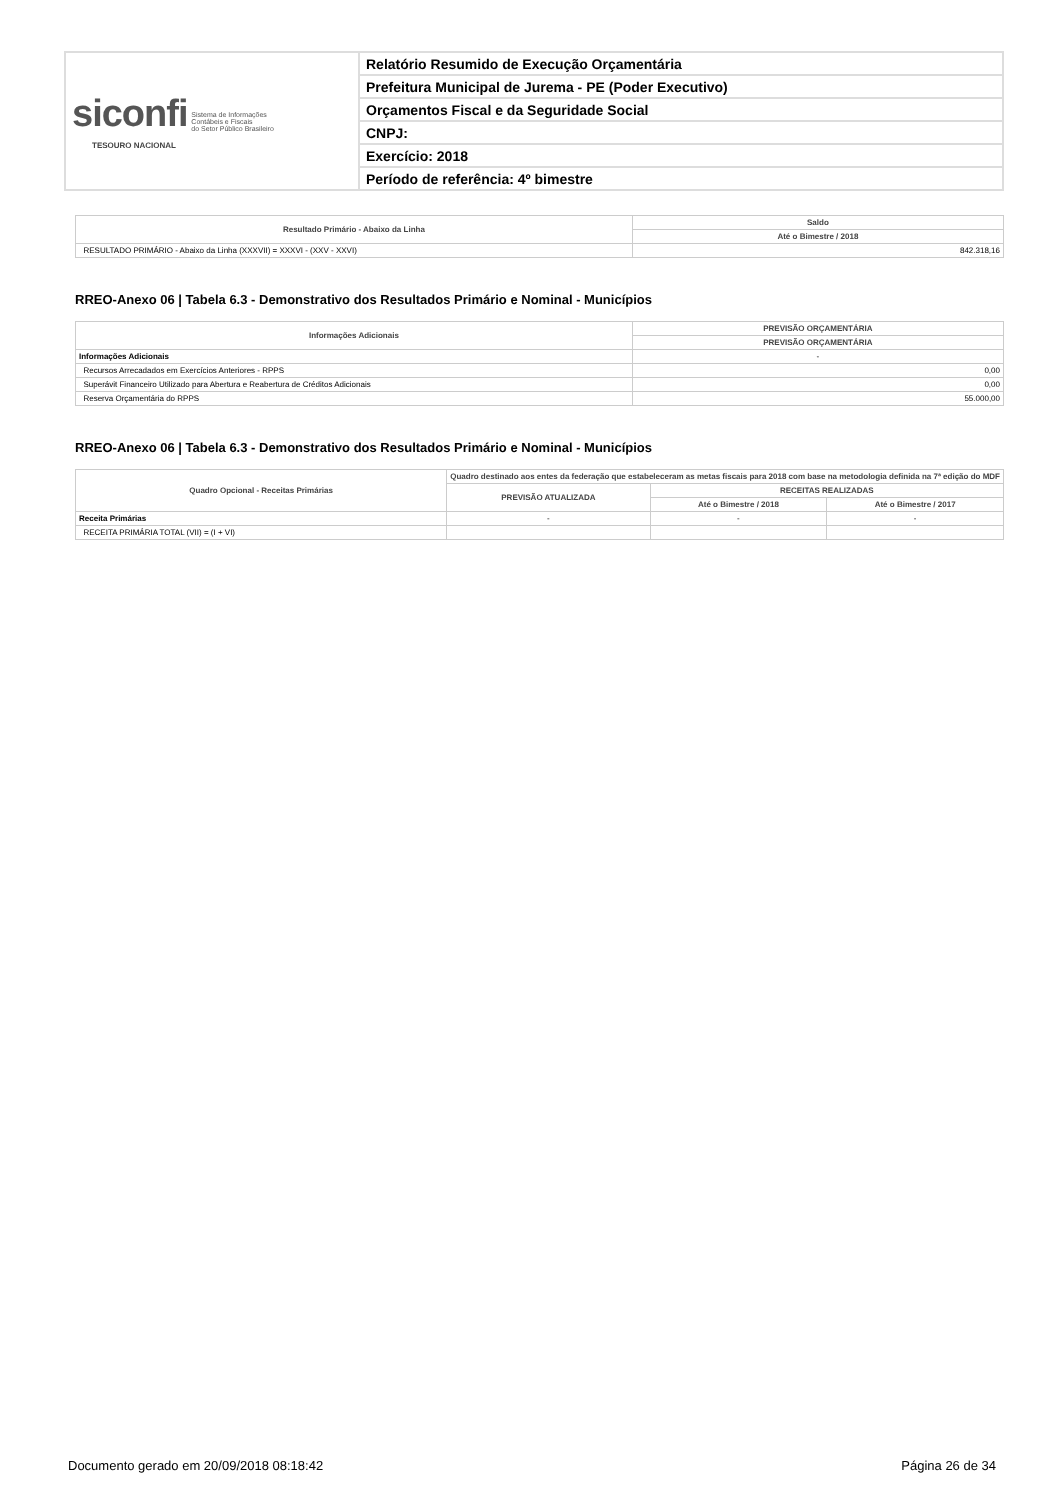| siconfi Sistema de Informações Contábeis e Fiscais do Setor Público Brasileiro TESOURO NACIONAL | Relatório Resumido de Execução Orçamentária |
| | Prefeitura Municipal de Jurema - PE (Poder Executivo) |
| | Orçamentos Fiscal e da Seguridade Social |
| | CNPJ: |
| | Exercício: 2018 |
| | Período de referência: 4º bimestre |
| Resultado Primário - Abaixo da Linha | Saldo |
| --- | --- |
| | Até o Bimestre / 2018 |
| RESULTADO PRIMÁRIO - Abaixo da Linha (XXXVII) = XXXVI - (XXV - XXVI) | 842.318,16 |
RREO-Anexo 06 | Tabela 6.3 - Demonstrativo dos Resultados Primário e Nominal - Municípios
| Informações Adicionais | PREVISÃO ORÇAMENTÁRIA |
| --- | --- |
| | PREVISÃO ORÇAMENTÁRIA |
| Informações Adicionais | - |
| Recursos Arrecadados em Exercícios Anteriores - RPPS | 0,00 |
| Superávit Financeiro Utilizado para Abertura e Reabertura de Créditos Adicionais | 0,00 |
| Reserva Orçamentária do RPPS | 55.000,00 |
RREO-Anexo 06 | Tabela 6.3 - Demonstrativo dos Resultados Primário e Nominal - Municípios
| Quadro Opcional - Receitas Primárias | Quadro destinado aos entes da federação que estabeleceram as metas fiscais para 2018 com base na metodologia definida na 7ª edição do MDF | | |
| --- | --- | --- | --- |
| | PREVISÃO ATUALIZADA | RECEITAS REALIZADAS | |
| | | Até o Bimestre / 2018 | Até o Bimestre / 2017 |
| Receita Primárias | - | - | - |
| RECEITA PRIMÁRIA TOTAL (VII) = (I + VI) | | | |
Documento gerado em 20/09/2018 08:18:42 Página 26 de 34